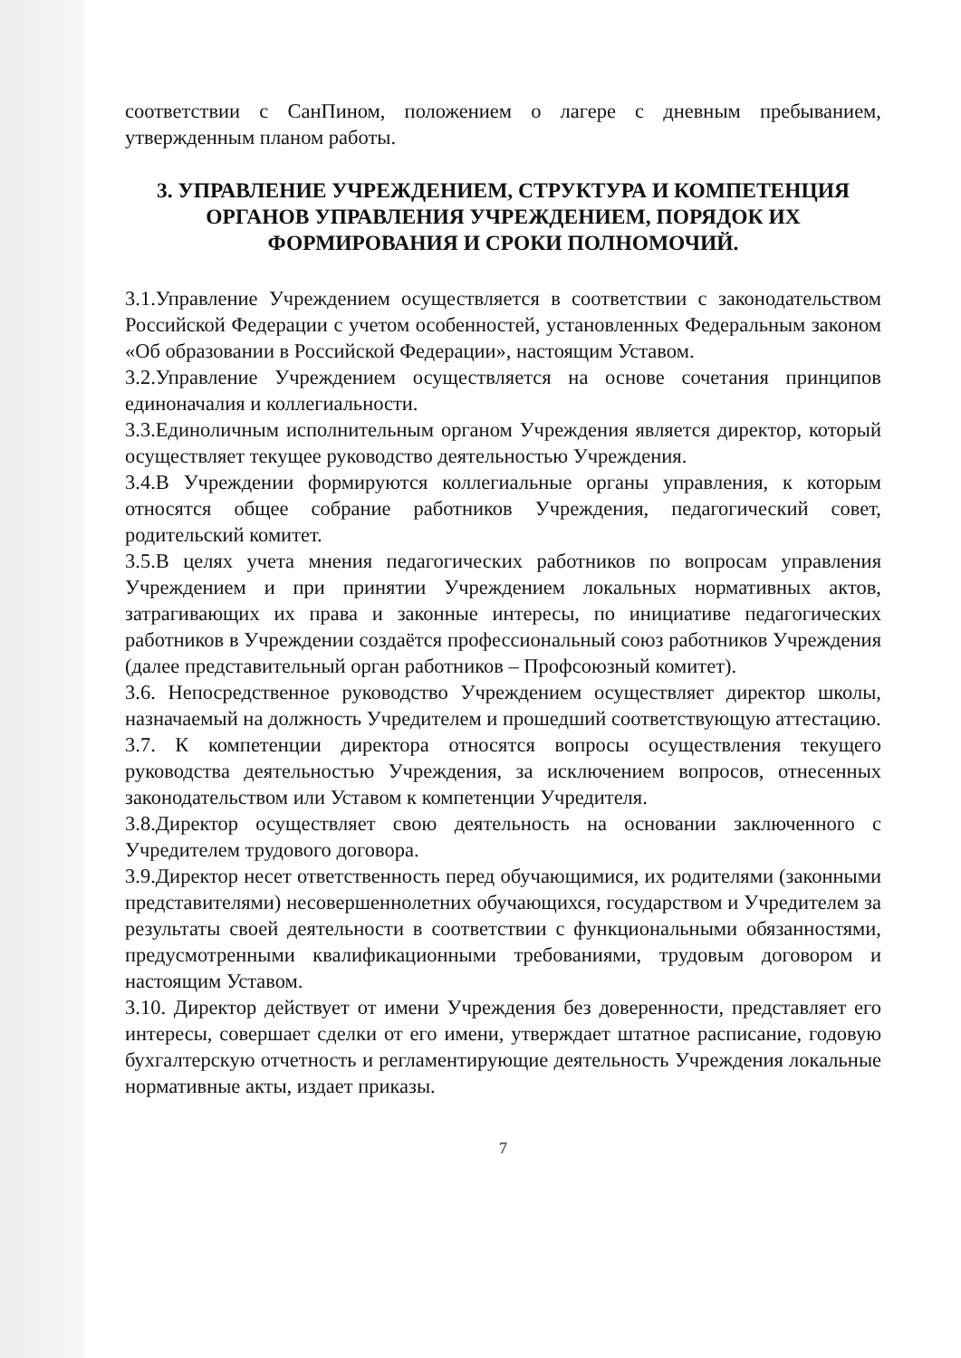соответствии с СанПином, положением о лагере с дневным пребыванием, утвержденным планом работы.
3. УПРАВЛЕНИЕ УЧРЕЖДЕНИЕМ, СТРУКТУРА И КОМПЕТЕНЦИЯ ОРГАНОВ УПРАВЛЕНИЯ УЧРЕЖДЕНИЕМ, ПОРЯДОК ИХ ФОРМИРОВАНИЯ И СРОКИ ПОЛНОМОЧИЙ.
3.1.Управление Учреждением осуществляется в соответствии с законодательством Российской Федерации с учетом особенностей, установленных Федеральным законом «Об образовании в Российской Федерации», настоящим Уставом.
3.2.Управление Учреждением осуществляется на основе сочетания принципов единоначалия и коллегиальности.
3.3.Единоличным исполнительным органом Учреждения является директор, который осуществляет текущее руководство деятельностью Учреждения.
3.4.В Учреждении формируются коллегиальные органы управления, к которым относятся общее собрание работников Учреждения, педагогический совет, родительский комитет.
3.5.В целях учета мнения педагогических работников по вопросам управления Учреждением и при принятии Учреждением локальных нормативных актов, затрагивающих их права и законные интересы, по инициативе педагогических работников в Учреждении создаётся профессиональный союз работников Учреждения (далее представительный орган работников – Профсоюзный комитет).
3.6. Непосредственное руководство Учреждением осуществляет директор школы, назначаемый на должность Учредителем и прошедший соответствующую аттестацию.
3.7. К компетенции директора относятся вопросы осуществления текущего руководства деятельностью Учреждения, за исключением вопросов, отнесенных законодательством или Уставом к компетенции Учредителя.
3.8.Директор осуществляет свою деятельность на основании заключенного с Учредителем трудового договора.
3.9.Директор несет ответственность перед обучающимися, их родителями (законными представителями) несовершеннолетних обучающихся, государством и Учредителем за результаты своей деятельности в соответствии с функциональными обязанностями, предусмотренными квалификационными требованиями, трудовым договором и настоящим Уставом.
3.10. Директор действует от имени Учреждения без доверенности, представляет его интересы, совершает сделки от его имени, утверждает штатное расписание, годовую бухгалтерскую отчетность и регламентирующие деятельность Учреждения локальные нормативные акты, издает приказы.
7